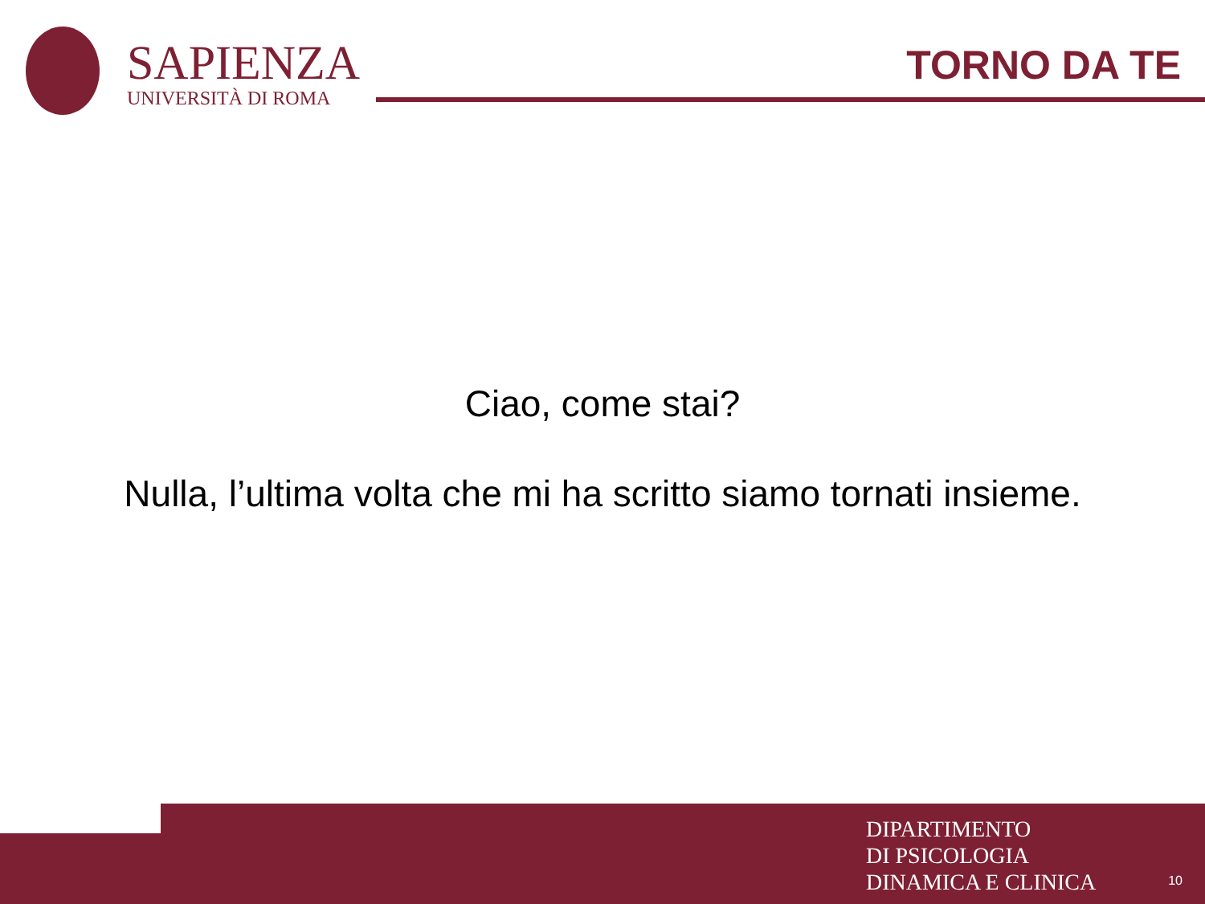SAPIENZA
UNIVERSITÀ DI ROMA
TORNO DA TE
Ciao, come stai?
Nulla, l’ultima volta che mi ha scritto siamo tornati insieme.
DIPARTIMENTO
DI PSICOLOGIA
DINAMICA E CLINICA
10